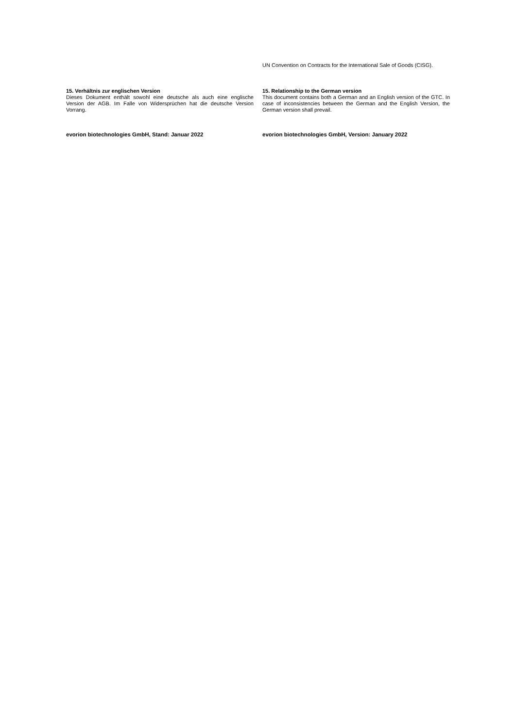UN Convention on Contracts for the International Sale of Goods (CISG).
15. Verhältnis zur englischen Version
Dieses Dokument enthält sowohl eine deutsche als auch eine englische Version der AGB. Im Falle von Widersprüchen hat die deutsche Version Vorrang.
15. Relationship to the German version
This document contains both a German and an English version of the GTC. In case of inconsistencies between the German and the English Version, the German version shall prevail.
evorion biotechnologies GmbH, Stand: Januar 2022 evorion biotechnologies GmbH, Version: January 2022